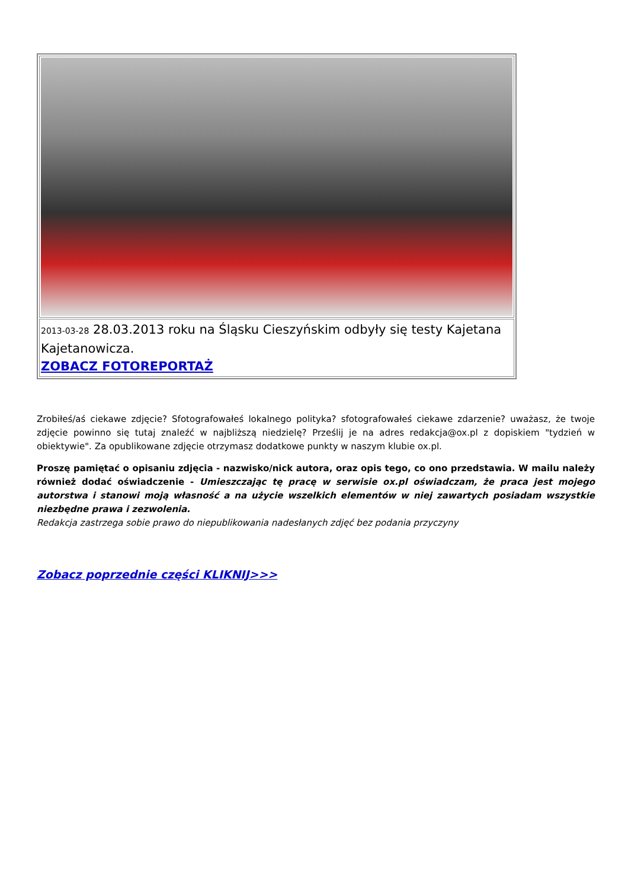| 2013-03-28 28.03.2013 roku na Śląsku Cieszyńskim odbyły się testy Kajetana Kajetanowicza. ZOBACZ FOTOREPORTAŻ |
Zrobiłeś/aś ciekawe zdjęcie? Sfotografowałeś lokalnego polityka? sfotografowałeś ciekawe zdarzenie? uważasz, że twoje zdjęcie powinno się tutaj znaleźć w najbliższą niedzielę? Prześlij je na adres redakcja@ox.pl z dopiskiem "tydzień w obiektywie". Za opublikowane zdjęcie otrzymasz dodatkowe punkty w naszym klubie ox.pl.
Proszę pamiętać o opisaniu zdjęcia - nazwisko/nick autora, oraz opis tego, co ono przedstawia. W mailu należy również dodać oświadczenie - Umieszczając tę pracę w serwisie ox.pl oświadczam, że praca jest mojego autorstwa i stanowi moją własność a na użycie wszelkich elementów w niej zawartych posiadam wszystkie niezbędne prawa i zezwolenia.
Redakcja zastrzega sobie prawo do niepublikowania nadesłanych zdjęć bez podania przyczyny
Zobacz poprzednie części KLIKNIJ>>>